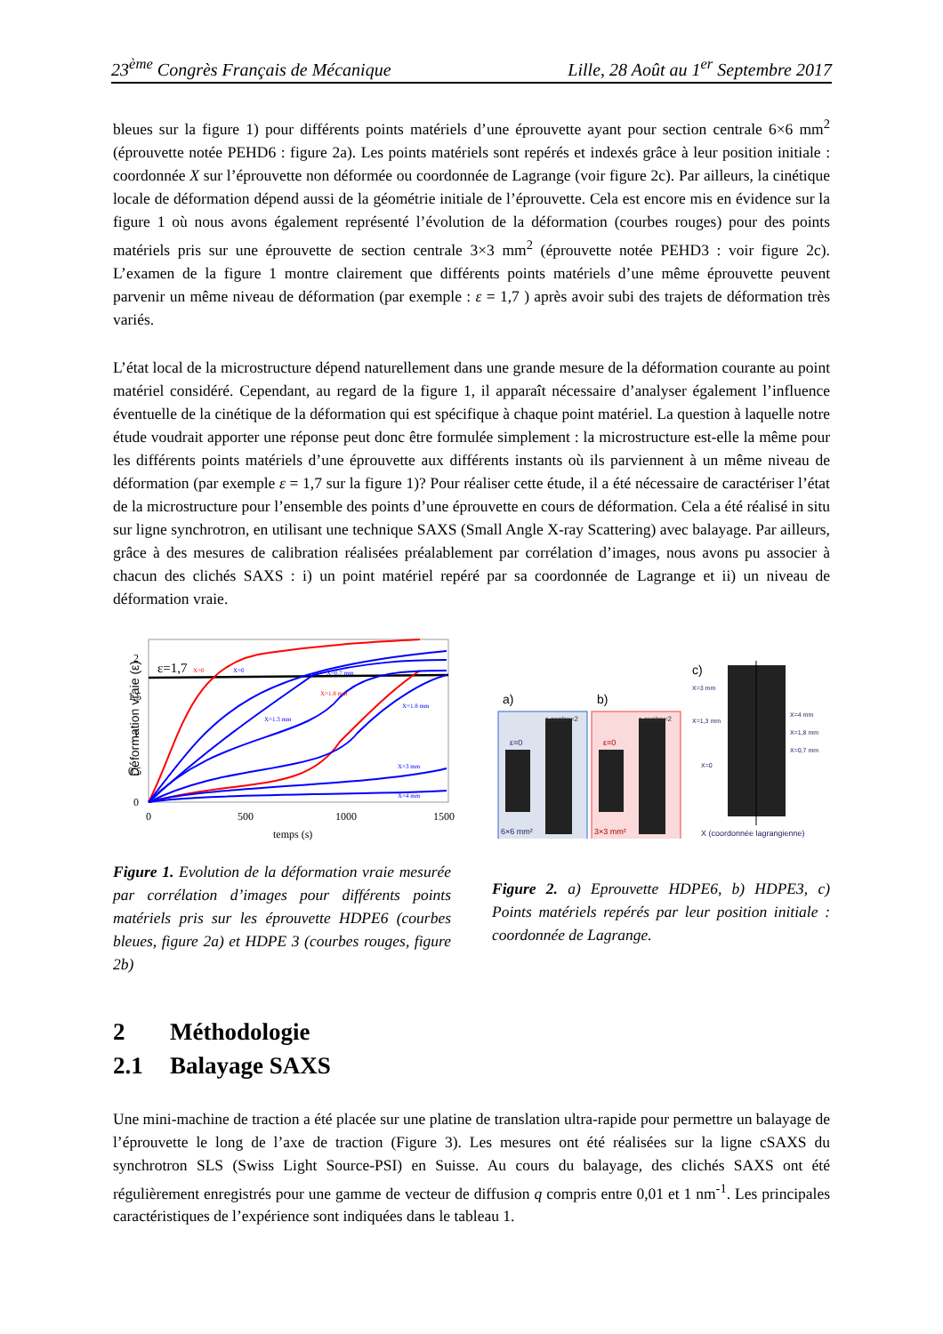23<sup>ème</sup> Congrès Français de Mécanique Lille, 28 Août au 1<sup>er</sup> Septembre 2017
bleues sur la figure 1) pour différents points matériels d’une éprouvette ayant pour section centrale 6×6 mm<sup>2</sup> (éprouvette notée PEHD6 : figure 2a). Les points matériels sont repérés et indexés grâce à leur position initiale : coordonnée X sur l’éprouvette non déformée ou coordonnée de Lagrange (voir figure 2c). Par ailleurs, la cinétique locale de déformation dépend aussi de la géométrie initiale de l’éprouvette. Cela est encore mis en évidence sur la figure 1 où nous avons également représenté l’évolution de la déformation (courbes rouges) pour des points matériels pris sur une éprouvette de section centrale 3×3 mm<sup>2</sup> (éprouvette notée PEHD3 : voir figure 2c). L’examen de la figure 1 montre clairement que différents points matériels d’une même éprouvette peuvent parvenir un même niveau de déformation (par exemple : ε = 1,7 ) après avoir subi des trajets de déformation très variés.
L’état local de la microstructure dépend naturellement dans une grande mesure de la déformation courante au point matériel considéré. Cependant, au regard de la figure 1, il apparaît nécessaire d’analyser également l’influence éventuelle de la cinétique de la déformation qui est spécifique à chaque point matériel. La question à laquelle notre étude voudrait apporter une réponse peut donc être formulée simplement : la microstructure est-elle la même pour les différents points matériels d’une éprouvette aux différents instants où ils parviennent à un même niveau de déformation (par exemple ε = 1,7 sur la figure 1)? Pour réaliser cette étude, il a été nécessaire de caractériser l’état de la microstructure pour l’ensemble des points d’une éprouvette en cours de déformation. Cela a été réalisé in situ sur ligne synchrotron, en utilisant une technique SAXS (Small Angle X-ray Scattering) avec balayage. Par ailleurs, grâce à des mesures de calibration réalisées préalablement par corrélation d’images, nous avons pu associer à chacun des clichés SAXS : i) un point matériel repéré par sa coordonnée de Lagrange et ii) un niveau de déformation vraie.
Déformation vraie (ε)
2
1.5
1
0.5
0
0
500
1000
1500
temps (s)
ε=1,7
X=0
X=0
X=0.7 mm
X=1.8 mm
X=1.8 mm
X=1.3 mm
X=3 mm
X=4 mm
Figure 1. Evolution de la déformation vraie mesurée par corrélation d’images pour différents points matériels pris sur les éprouvette HDPE6 (courbes bleues, figure 2a) et HDPE 3 (courbes rouges, figure 2b)
a)
b)
c)
ε=0
ε=0
ε centre≈2
ε centre≈2
6×6 mm²
3×3 mm²
X=3 mm
X=1,3 mm
X=0
X=4 mm
X=1,8 mm
X=0,7 mm
X (coordonnée lagrangienne)
Figure 2. a) Eprouvette HDPE6, b) HDPE3, c) Points matériels repérés par leur position initiale : coordonnée de Lagrange.
2 Méthodologie
2.1 Balayage SAXS
Une mini-machine de traction a été placée sur une platine de translation ultra-rapide pour permettre un balayage de l’éprouvette le long de l’axe de traction (Figure 3). Les mesures ont été réalisées sur la ligne cSAXS du synchrotron SLS (Swiss Light Source-PSI) en Suisse. Au cours du balayage, des clichés SAXS ont été régulièrement enregistrés pour une gamme de vecteur de diffusion q compris entre 0,01 et 1 nm<sup>-1</sup>. Les principales caractéristiques de l’expérience sont indiquées dans le tableau 1.